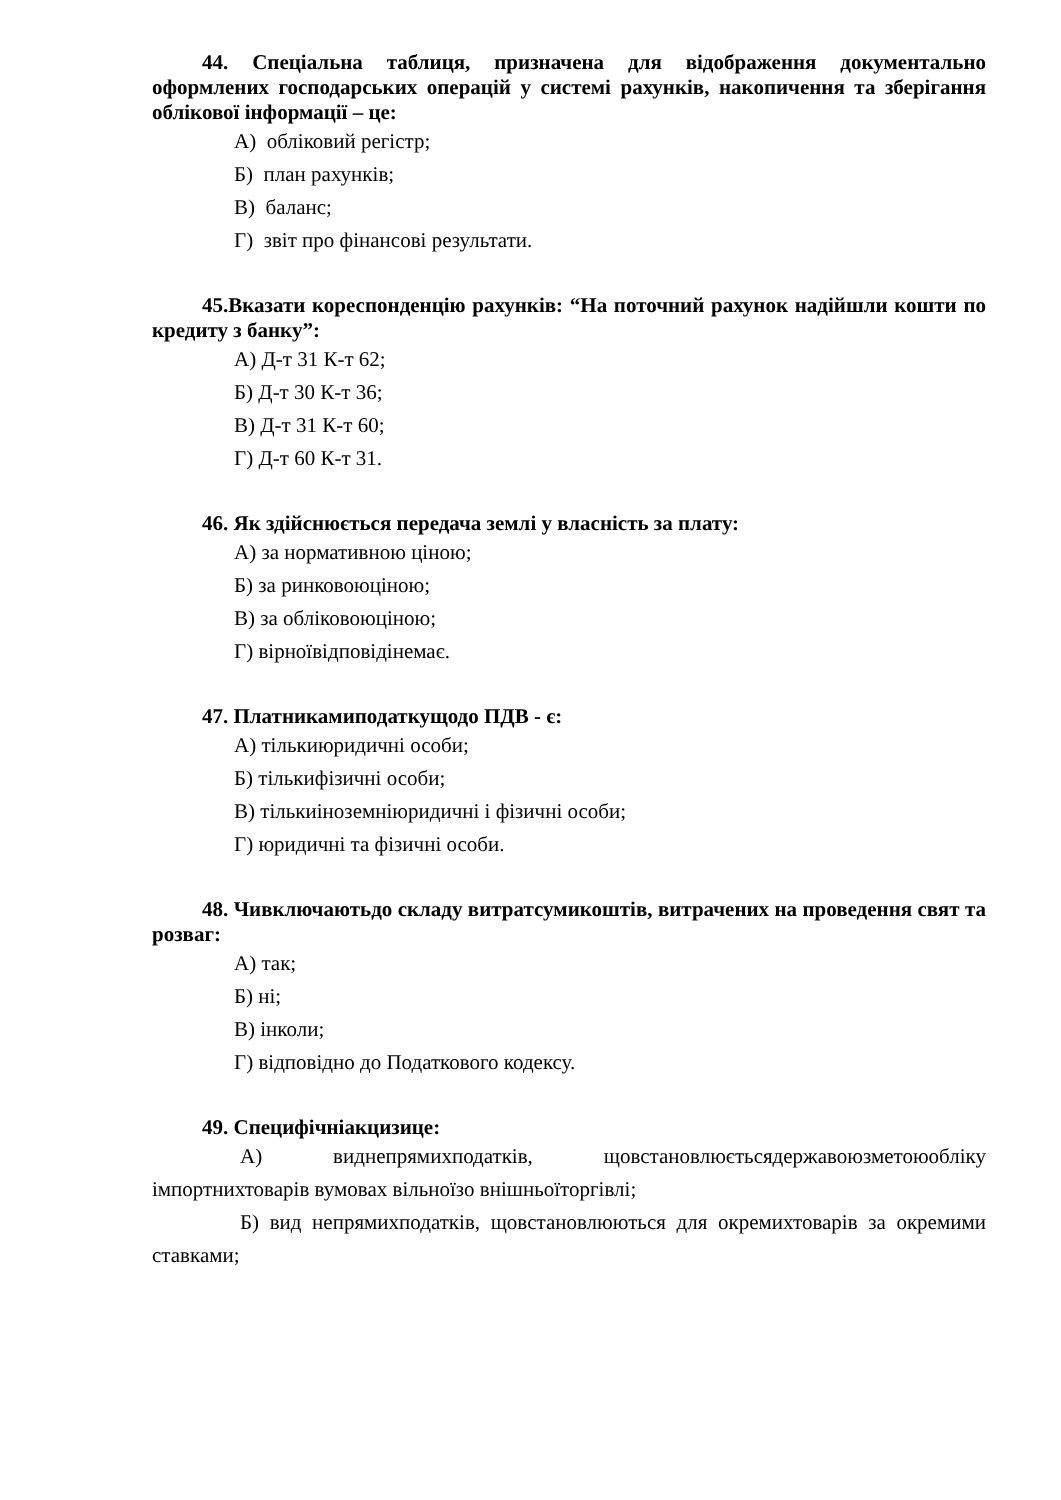44. Спеціальна таблиця, призначена для відображення документально оформлених господарських операцій у системі рахунків, накопичення та зберігання облікової інформації – це:
А) обліковий регістр;
Б) план рахунків;
В) баланс;
Г) звіт про фінансові результати.
45.Вказати кореспонденцію рахунків: “На поточний рахунок надійшли кошти по кредиту з банку”:
А) Д-т 31 К-т 62;
Б) Д-т 30 К-т 36;
В) Д-т 31 К-т 60;
Г) Д-т 60 К-т 31.
46. Як здійснюється передача землі у власність за плату:
А) за нормативною ціною;
Б) за ринковоюціною;
В) за обліковоюціною;
Г) вірноївідповідінемає.
47. Платникамиподаткущодо ПДВ - є:
А) тількиюридичні особи;
Б) тількифізичні особи;
В) тількиіноземніюридичні і фізичні особи;
Г) юридичні та фізичні особи.
48. Чивключаютьдо складу витратсумикоштів, витрачених на проведення свят та розваг:
А) так;
Б) ні;
В) інколи;
Г) відповідно до Податкового кодексу.
49. Специфічніакцизице:
А) виднепрямихподатків, щовстановлюєтьсядержавоюзметоюобліку імпортнихтоварів вумовах вільноїзо внішньоїторгівлі;
Б) вид непрямихподатків, щовстановлюються для окремихтоварів за окремими ставками;